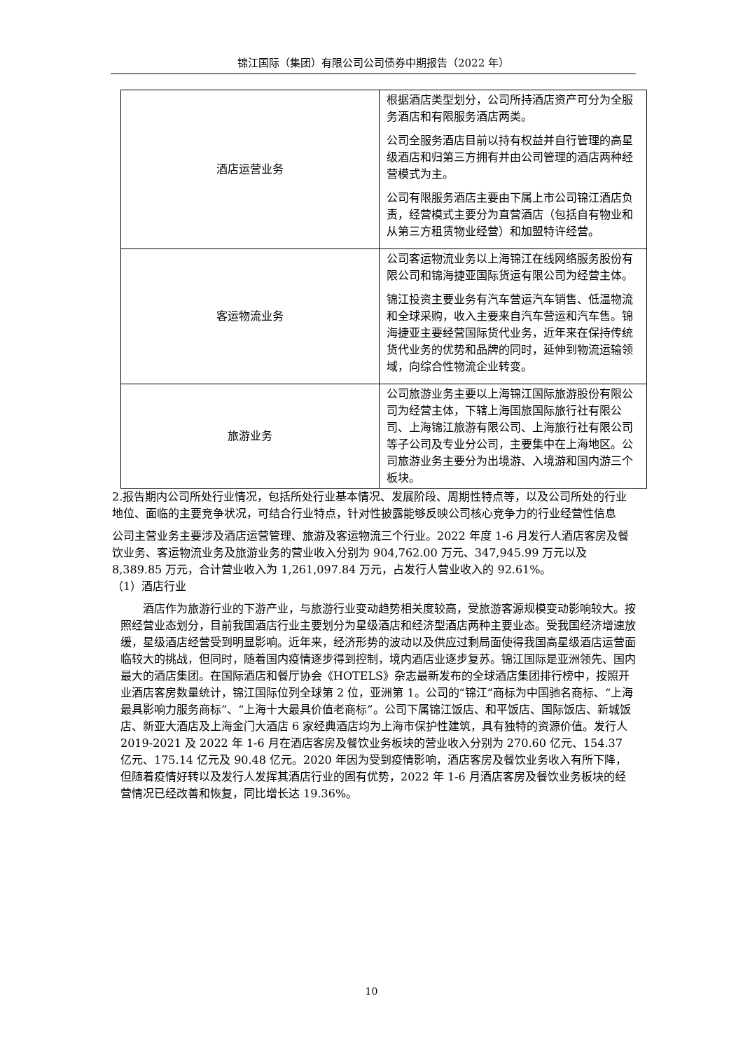锦江国际（集团）有限公司公司债券中期报告（2022 年）
| 酒店运营业务 | 根据酒店类型划分，公司所持酒店资产可分为全服务酒店和有限服务酒店两类。 公司全服务酒店目前以持有权益并自行管理的高星级酒店和归第三方拥有并由公司管理的酒店两种经营模式为主。 公司有限服务酒店主要由下属上市公司锦江酒店负责，经营模式主要分为直营酒店（包括自有物业和从第三方租赁物业经营）和加盟特许经营。 |
| 客运物流业务 | 公司客运物流业务以上海锦江在线网络服务股份有限公司和锦海捷亚国际货运有限公司为经营主体。 锦江投资主要业务有汽车营运汽车销售、低温物流和全球采购，收入主要来自汽车营运和汽车售。锦海捷亚主要经营国际货代业务，近年来在保持传统货代业务的优势和品牌的同时，延伸到物流运输领域，向综合性物流企业转变。 |
| 旅游业务 | 公司旅游业务主要以上海锦江国际旅游股份有限公司为经营主体，下辖上海国旅国际旅行社有限公司、上海锦江旅游有限公司、上海旅行社有限公司等子公司及专业分公司，主要集中在上海地区。公司旅游业务主要分为出境游、入境游和国内游三个板块。 |
2.报告期内公司所处行业情况，包括所处行业基本情况、发展阶段、周期性特点等，以及公司所处的行业地位、面临的主要竞争状况，可结合行业特点，针对性披露能够反映公司核心竞争力的行业经营性信息
公司主营业务主要涉及酒店运营管理、旅游及客运物流三个行业。2022 年度 1-6 月发行人酒店客房及餐饮业务、客运物流业务及旅游业务的营业收入分别为 904,762.00 万元、347,945.99 万元以及 8,389.85 万元，合计营业收入为 1,261,097.84 万元，占发行人营业收入的 92.61%。
（1）酒店行业
酒店作为旅游行业的下游产业，与旅游行业变动趋势相关度较高，受旅游客源规模变动影响较大。按照经营业态划分，目前我国酒店行业主要划分为星级酒店和经济型酒店两种主要业态。受我国经济增速放缓，星级酒店经营受到明显影响。近年来，经济形势的波动以及供应过剩局面使得我国高星级酒店运营面临较大的挑战，但同时，随着国内疫情逐步得到控制，境内酒店业逐步复苏。锦江国际是亚洲领先、国内最大的酒店集团。在国际酒店和餐厅协会《HOTELS》杂志最新发布的全球酒店集团排行榜中，按照开业酒店客房数量统计，锦江国际位列全球第 2 位，亚洲第 1。公司的“锦江”商标为中国驰名商标、“上海最具影响力服务商标”、“上海十大最具价值老商标”。公司下属锦江饭店、和平饭店、国际饭店、新城饭店、新亚大酒店及上海金门大酒店 6 家经典酒店均为上海市保护性建筑，具有独特的资源价值。发行人 2019-2021 及 2022 年 1-6 月在酒店客房及餐饮业务板块的营业收入分别为 270.60 亿元、154.37 亿元、175.14 亿元及 90.48 亿元。2020 年因为受到疫情影响，酒店客房及餐饮业务收入有所下降，但随着疫情好转以及发行人发挥其酒店行业的固有优势，2022 年 1-6 月酒店客房及餐饮业务板块的经营情况已经改善和恢复，同比增长达 19.36%。
10